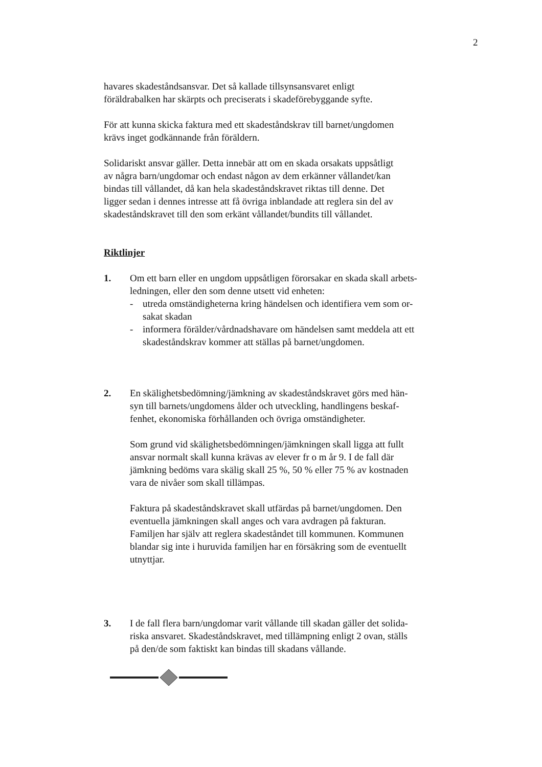2
havares skadeståndsansvar. Det så kallade tillsynsansvaret enligt
föräldrabalken har skärpts och preciserats i skadeförebyggande syfte.
För att kunna skicka faktura med ett skadeståndskrav till barnet/ungdomen
krävs inget godkännande från föräldern.
Solidariskt ansvar gäller. Detta innebär att om en skada orsakats uppsåtligt
av några barn/ungdomar och endast någon av dem erkänner vållandet/kan
bindas till vållandet, då kan hela skadeståndskravet riktas till denne. Det
ligger sedan i dennes intresse att få övriga inblandade att reglera sin del av
skadeståndskravet till den som erkänt vållandet/bundits till vållandet.
Riktlinjer
1. Om ett barn eller en ungdom uppsåtligen förorsakar en skada skall arbets-
ledningen, eller den som denne utsett vid enheten:
- utreda omständigheterna kring händelsen och identifiera vem som or-
sakat skadan
- informera förälder/vårdnadshavare om händelsen samt meddela att ett
skadeståndskrav kommer att ställas på barnet/ungdomen.
2. En skälighetsbedömning/jämkning av skadeståndskravet görs med hän-
syn till barnets/ungdomens ålder och utveckling, handlingens beskaf-
fenhet, ekonomiska förhållanden och övriga omständigheter.
Som grund vid skälighetsbedömningen/jämkningen skall ligga att fullt
ansvar normalt skall kunna krävas av elever fr o m år 9. I de fall där
jämkning bedöms vara skälig skall 25 %, 50 % eller 75 % av kostnaden
vara de nivåer som skall tillämpas.
Faktura på skadeståndskravet skall utfärdas på barnet/ungdomen. Den
eventuella jämkningen skall anges och vara avdragen på fakturan.
Familjen har själv att reglera skadeståndet till kommunen. Kommunen
blandar sig inte i huruvida familjen har en försäkring som de eventuellt
utnyttjar.
3. I de fall flera barn/ungdomar varit vållande till skadan gäller det solida-
riska ansvaret. Skadeståndskravet, med tillämpning enligt 2 ovan, ställs
på den/de som faktiskt kan bindas till skadans vållande.